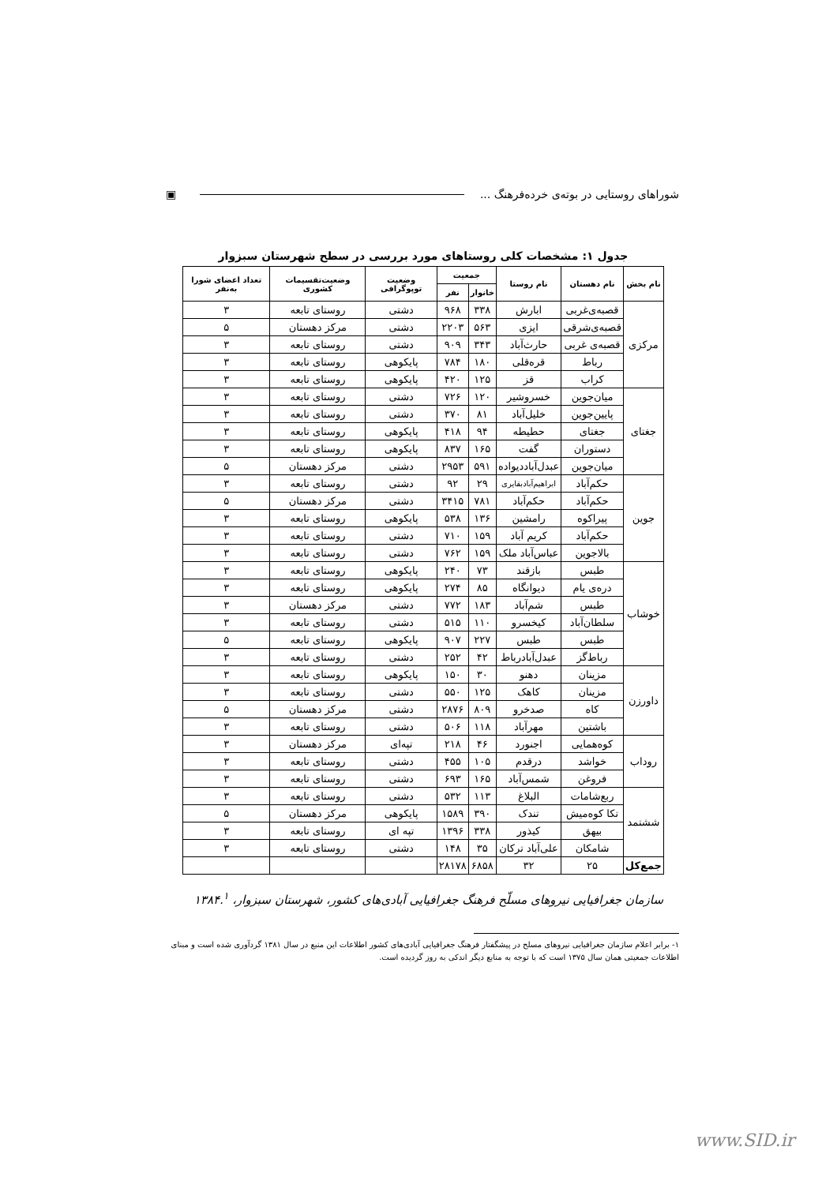شوراهای روستایی در بوته‌ی خرده‌فرهنگ ... ▣
جدول ۱: مشخصات کلی روستاهای مورد بررسی در سطح شهرستان سبزوار
| نام بخش | نام دهستان | نام روستا | جمعیت | | وضعیت توپوگرافی | وضعیت‌تقسیمات کشوری | تعداد اعضای شورا به‌نفر |
| --- | --- | --- | --- | --- | --- | --- | --- |
| | | | خانوار | نفر | | | |
| مرکزی | قصبه‌ی‌غربی | ابارش | ۳۳۸ | ۹۶۸ | دشتی | روستای تابعه | ۳ |
| | قصبه‌ی‌شرقی | ایزی | ۵۶۳ | ۲۲۰۳ | دشتی | مرکز دهستان | ۵ |
| | قصبه‌ی غربی | حارث‌آباد | ۳۴۳ | ۹۰۹ | دشتی | روستای تابعه | ۳ |
| | رباط | قره‌قلی | ۱۸۰ | ۷۸۴ | پایکوهی | روستای تابعه | ۳ |
| | کراب | قز | ۱۲۵ | ۴۲۰ | پایکوهی | روستای تابعه | ۳ |
| جغتای | میان‌جوین | خسروشیر | ۱۲۰ | ۷۲۶ | دشتی | روستای تابعه | ۳ |
| | پایین‌جوین | خلیل‌آباد | ۸۱ | ۳۷۰ | دشتی | روستای تابعه | ۳ |
| | جغتای | حطیطه | ۹۴ | ۴۱۸ | پایکوهی | روستای تابعه | ۳ |
| | دستوران | گفت | ۱۶۵ | ۸۳۷ | پایکوهی | روستای تابعه | ۳ |
| | میان‌جوین | عبدل‌آباددیواده | ۵۹۱ | ۲۹۵۳ | دشتی | مرکز دهستان | ۵ |
| جوین | حکم‌آباد | ابراهیم‌آبادبقایری | ۲۹ | ۹۲ | دشتی | روستای تابعه | ۳ |
| | حکم‌آباد | حکم‌آباد | ۷۸۱ | ۳۴۱۵ | دشتی | مرکز دهستان | ۵ |
| | پیراکوه | رامشین | ۱۳۶ | ۵۳۸ | پایکوهی | روستای تابعه | ۳ |
| | حکم‌آباد | کریم آباد | ۱۵۹ | ۷۱۰ | دشتی | روستای تابعه | ۳ |
| | بالاجوین | عباس‌آباد ملک | ۱۵۹ | ۷۶۲ | دشتی | روستای تابعه | ۳ |
| خوشاب | طبس | بازقند | ۷۳ | ۲۴۰ | پایکوهی | روستای تابعه | ۳ |
| | دره‌ی یام | دیوانگاه | ۸۵ | ۲۷۴ | پایکوهی | روستای تابعه | ۳ |
| | طبس | شم‌آباد | ۱۸۳ | ۷۷۲ | دشتی | مرکز دهستان | ۳ |
| | سلطان‌آباد | کیخسرو | ۱۱۰ | ۵۱۵ | دشتی | روستای تابعه | ۳ |
| | طبس | طبس | ۲۲۷ | ۹۰۷ | پایکوهی | روستای تابعه | ۵ |
| | رباط‌گز | عبدل‌آبادرباط | ۴۲ | ۲۵۲ | دشتی | روستای تابعه | ۳ |
| داورزن | مزینان | دهنو | ۳۰ | ۱۵۰ | پایکوهی | روستای تابعه | ۳ |
| | مزینان | کاهک | ۱۲۵ | ۵۵۰ | دشتی | روستای تابعه | ۳ |
| | کاه | صدخرو | ۸۰۹ | ۲۸۷۶ | دشتی | مرکز دهستان | ۵ |
| | باشتین | مهرآباد | ۱۱۸ | ۵۰۶ | دشتی | روستای تابعه | ۳ |
| روداب | کوه‌همایی | اجنورد | ۴۶ | ۲۱۸ | تپه‌ای | مرکز دهستان | ۳ |
| | خواشد | درقدم | ۱۰۵ | ۴۵۵ | دشتی | روستای تابعه | ۳ |
| | فروغن | شمس‌آباد | ۱۶۵ | ۶۹۳ | دشتی | روستای تابعه | ۳ |
| ششتمد | ربع‌شامات | البلاغ | ۱۱۳ | ۵۳۲ | دشتی | روستای تابعه | ۳ |
| | تکا کوه‌میش | تندک | ۳۹۰ | ۱۵۸۹ | پایکوهی | مرکز دهستان | ۵ |
| | بیهق | کیذور | ۳۳۸ | ۱۳۹۶ | تپه ای | روستای تابعه | ۳ |
| | شامکان | علی‌آباد ترکان | ۳۵ | ۱۴۸ | دشتی | روستای تابعه | ۳ |
| جمع‌کل | ۲۵ | ۳۲ | ۶۸۵۸ | ۲۸۱۷۸ | | | |
سازمان جغرافیایی نیروهای مسلّح فرهنگ جغرافیایی آبادی‌های کشور، شهرستان سبزوار، ۱۳۸۴.<sup>۱</sup>
۱- برابر اعلام سازمان جغرافیایی نیروهای مسلح در پیشگفتار فرهنگ جغرافیایی آبادی‌های کشور اطلاعات این منبع در سال ۱۳۸۱ گردآوری شده است و مبنای اطلاعات جمعیتی همان سال ۱۳۷۵ است که با توجه به منابع دیگر اندکی به روز گردیده است.
www.SID.ir